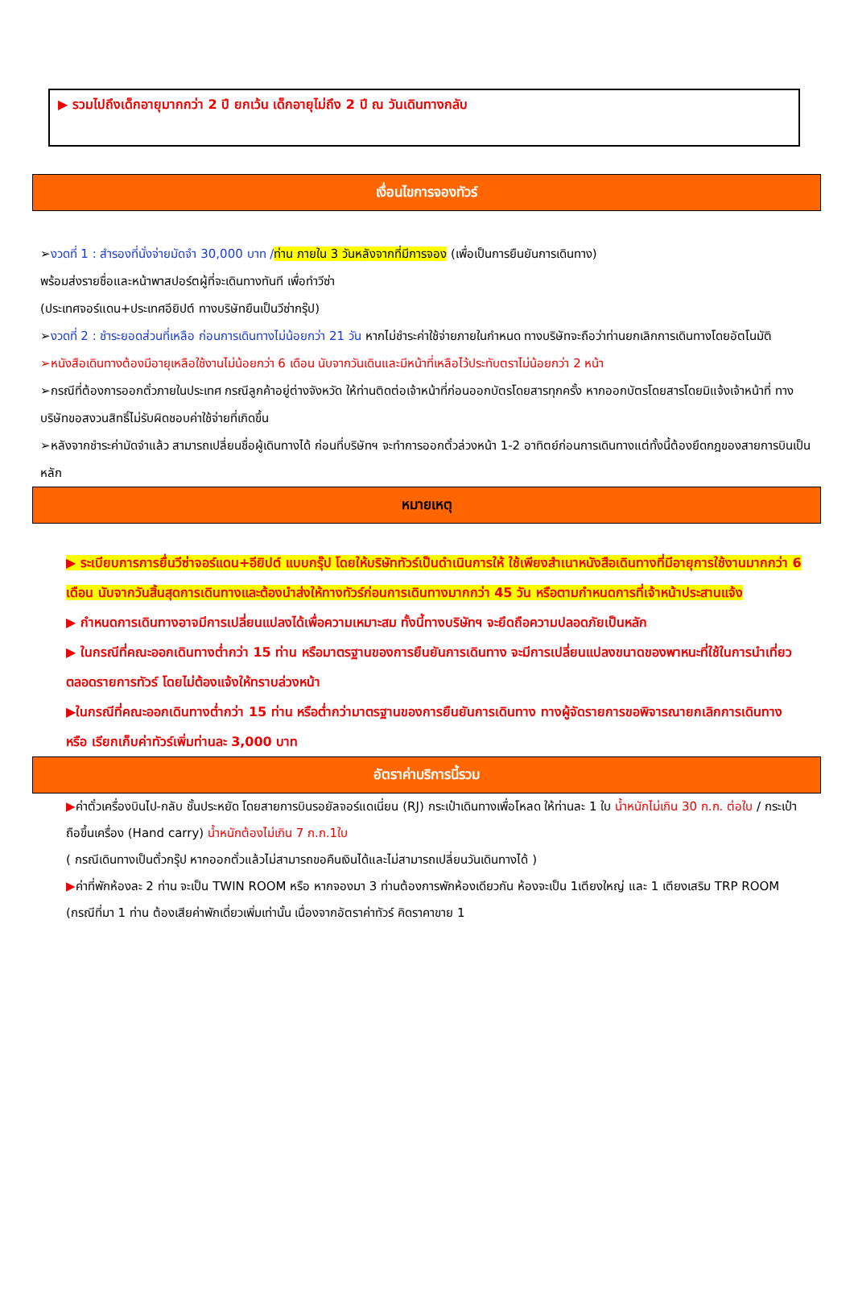▶ รวมไปถึงเด็กอายุมากกว่า 2 ปี ยกเว้น เด็กอายุไม่ถึง 2 ปี ณ วันเดินทางกลับ
เงื่อนไขการจองทัวร์
➢งวดที่ 1 : สำรองที่นั่งจ่ายมัดจำ 30,000 บาท /ท่าน ภายใน 3 วันหลังจากที่มีการจอง (เพื่อเป็นการยืนยันการเดินทาง)
พร้อมส่งรายชื่อและหน้าพาสปอร์ตผู้ที่จะเดินทางทันที เพื่อทำวีซ่า
(ประเทศจอร์แดน+ประเทศอียิปต์ ทางบริษัทยืนเป็นวีซ่ากรุ๊ป)
➢งวดที่ 2 : ชำระยอดส่วนที่เหลือ ก่อนการเดินทางไม่น้อยกว่า 21 วัน หากไม่ชำระค่าใช้จ่ายภายในกำหนด ทางบริษัทจะถือว่าท่านยกเลิกการเดินทางโดยอัตโนมัติ
➢หนังสือเดินทางต้องมีอายุเหลือใช้งานไม่น้อยกว่า 6 เดือน นับจากวันเดินและมีหน้าที่เหลือไว้ประทับตราไม่น้อยกว่า 2 หน้า
➢กรณีที่ต้องการออกตั๋วภายในประเทศ กรณีลูกค้าอยู่ต่างจังหวัด ให้ท่านติดต่อเจ้าหน้าที่ก่อนออกบัตรโดยสารทุกครั้ง หากออกบัตรโดยสารโดยมิแจ้งเจ้าหน้าที่ ทางบริษัทขอสงวนสิทธิ์ไม่รับผิดชอบค่าใช้จ่ายที่เกิดขึ้น
➢หลังจากชำระค่ามัดจำแล้ว สามารถเปลี่ยนชื่อผู้เดินทางได้ ก่อนที่บริษัทฯ จะทำการออกตั๋วล่วงหน้า 1-2 อาทิตย์ก่อนการเดินทางแต่ทั้งนี้ต้องยึดกฎของสายการบินเป็นหลัก
หมายเหตุ
▶ ระเบียบการการยื่นวีซ่าจอร์แดน+อียิปต์ แบบกรุ๊ป โดยให้บริษัททัวร์เป็นดำเนินการให้ ใช้เพียงสำเนาหนังสือเดินทางที่มีอายุการใช้งานมากกว่า 6 เดือน นับจากวันสิ้นสุดการเดินทางและต้องนำส่งให้ทางทัวร์ก่อนการเดินทางมากกว่า 45 วัน หรือตามกำหนดการที่เจ้าหน้าประสานแจ้ง
▶ กำหนดการเดินทางอาจมีการเปลี่ยนแปลงได้เพื่อความเหมาะสม ทั้งนี้ทางบริษัทฯ จะยึดถือความปลอดภัยเป็นหลัก
▶ ในกรณีที่คณะออกเดินทางต่ำกว่า 15 ท่าน หรือมาตรฐานของการยืนยันการเดินทาง จะมีการเปลี่ยนแปลงขนาดของพาหนะที่ใช้ในการนำเที่ยว ตลอดรายการทัวร์ โดยไม่ต้องแจ้งให้ทราบล่วงหน้า
▶ในกรณีที่คณะออกเดินทางต่ำกว่า 15 ท่าน หรือต่ำกว่ามาตรฐานของการยืนยันการเดินทาง ทางผู้จัดรายการขอพิจารณายกเลิกการเดินทาง หรือ เรียกเก็บค่าทัวร์เพิ่มท่านละ 3,000 บาท
อัตราค่าบริการนี้รวม
▶ค่าตั๋วเครื่องบินไป-กลับ ชั้นประหยัด โดยสายการบินรอยัลจอร์แดเนี่ยน (RJ) กระเป๋าเดินทางเพื่อโหลด ให้ท่านละ 1 ใบ น้ำหนักไม่เกิน 30 ก.ก. ต่อใบ / กระเป๋าถือขึ้นเครื่อง (Hand carry) น้ำหนักต้องไม่เกิน 7 ก.ก.1ใบ
( กรณีเดินทางเป็นตั๋วกรุ๊ป หากออกตั๋วแล้วไม่สามารถขอคืนเงินได้และไม่สามารถเปลี่ยนวันเดินทางได้ )
▶ค่าที่พักห้องละ 2 ท่าน จะเป็น TWIN ROOM หรือ หากจองมา 3 ท่านต้องการพักห้องเดียวกัน ห้องจะเป็น 1เตียงใหญ่ และ 1 เตียงเสริม TRP ROOM (กรณีที่มา 1 ท่าน ต้องเสียค่าพักเดี่ยวเพิ่มเท่านั้น เนื่องจากอัตราค่าทัวร์ คิดราคาขาย 1